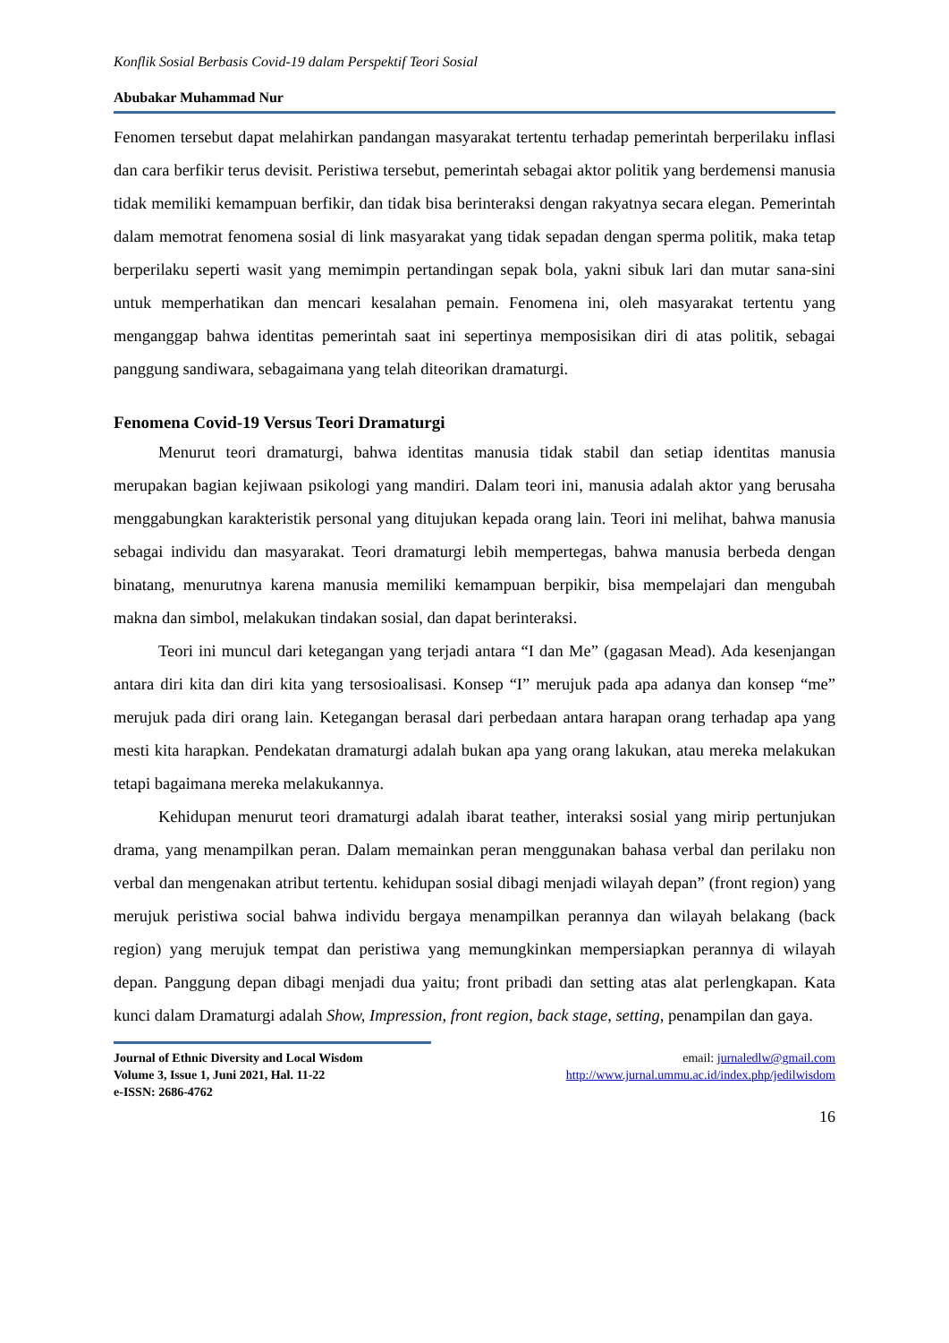Konflik Sosial Berbasis Covid-19 dalam Perspektif Teori Sosial
Abubakar Muhammad Nur
Fenomen tersebut dapat melahirkan pandangan masyarakat tertentu terhadap pemerintah berperilaku inflasi dan cara berfikir terus devisit. Peristiwa tersebut, pemerintah sebagai aktor politik yang berdemensi manusia tidak memiliki kemampuan berfikir, dan tidak bisa berinteraksi dengan rakyatnya secara elegan. Pemerintah dalam memotrat fenomena sosial di link masyarakat yang tidak sepadan dengan sperma politik, maka tetap berperilaku seperti wasit yang memimpin pertandingan sepak bola, yakni sibuk lari dan mutar sana-sini untuk memperhatikan dan mencari kesalahan pemain. Fenomena ini, oleh masyarakat tertentu yang menganggap bahwa identitas pemerintah saat ini sepertinya memposisikan diri di atas politik, sebagai panggung sandiwara, sebagaimana yang telah diteorikan dramaturgi.
Fenomena Covid-19 Versus Teori Dramaturgi
Menurut teori dramaturgi, bahwa identitas manusia tidak stabil dan setiap identitas manusia merupakan bagian kejiwaan psikologi yang mandiri. Dalam teori ini, manusia adalah aktor yang berusaha menggabungkan karakteristik personal yang ditujukan kepada orang lain. Teori ini melihat, bahwa manusia sebagai individu dan masyarakat. Teori dramaturgi lebih mempertegas, bahwa manusia berbeda dengan binatang, menurutnya karena manusia memiliki kemampuan berpikir, bisa mempelajari dan mengubah makna dan simbol, melakukan tindakan sosial, dan dapat berinteraksi.
Teori ini muncul dari ketegangan yang terjadi antara “I dan Me” (gagasan Mead). Ada kesenjangan antara diri kita dan diri kita yang tersosioalisasi. Konsep “I” merujuk pada apa adanya dan konsep “me” merujuk pada diri orang lain. Ketegangan berasal dari perbedaan antara harapan orang terhadap apa yang mesti kita harapkan. Pendekatan dramaturgi adalah bukan apa yang orang lakukan, atau mereka melakukan tetapi bagaimana mereka melakukannya.
Kehidupan menurut teori dramaturgi adalah ibarat teather, interaksi sosial yang mirip pertunjukan drama, yang menampilkan peran. Dalam memainkan peran menggunakan bahasa verbal dan perilaku non verbal dan mengenakan atribut tertentu. kehidupan sosial dibagi menjadi wilayah depan” (front region) yang merujuk peristiwa social bahwa individu bergaya menampilkan perannya dan wilayah belakang (back region) yang merujuk tempat dan peristiwa yang memungkinkan mempersiapkan perannya di wilayah depan. Panggung depan dibagi menjadi dua yaitu; front pribadi dan setting atas alat perlengkapan. Kata kunci dalam Dramaturgi adalah Show, Impression, front region, back stage, setting, penampilan dan gaya.
Journal of Ethnic Diversity and Local Wisdom
Volume 3, Issue 1, Juni 2021, Hal. 11-22
e-ISSN: 2686-4762
email: jurnaledlw@gmail.com
http://www.jurnal.ummu.ac.id/index.php/jedilwisdom
16